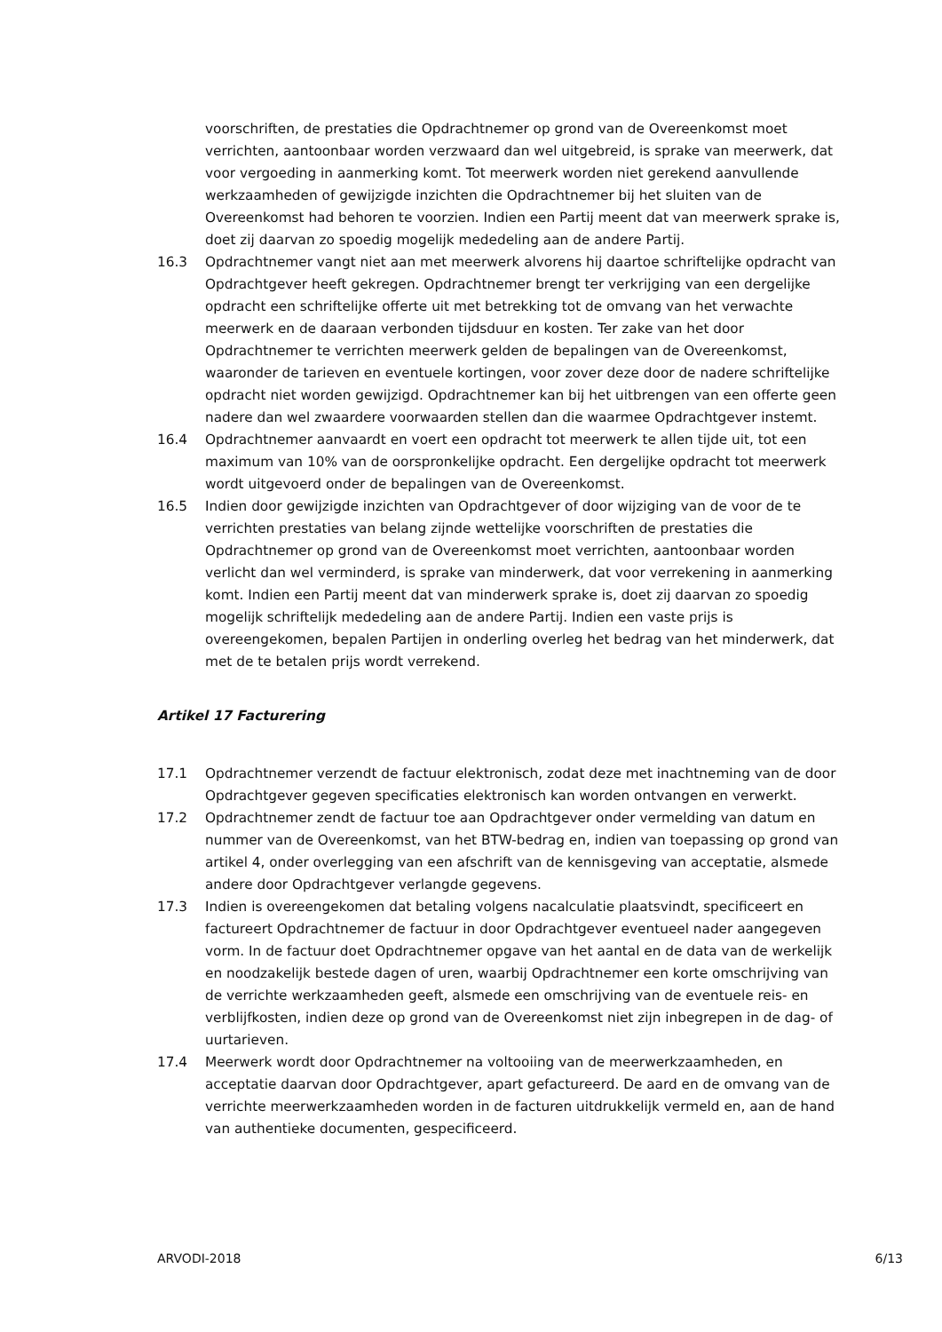voorschriften, de prestaties die Opdrachtnemer op grond van de Overeenkomst moet verrichten, aantoonbaar worden verzwaard dan wel uitgebreid, is sprake van meerwerk, dat voor vergoeding in aanmerking komt. Tot meerwerk worden niet gerekend aanvullende werkzaamheden of gewijzigde inzichten die Opdrachtnemer bij het sluiten van de Overeenkomst had behoren te voorzien. Indien een Partij meent dat van meerwerk sprake is, doet zij daarvan zo spoedig mogelijk mededeling aan de andere Partij.
16.3 Opdrachtnemer vangt niet aan met meerwerk alvorens hij daartoe schriftelijke opdracht van Opdrachtgever heeft gekregen. Opdrachtnemer brengt ter verkrijging van een dergelijke opdracht een schriftelijke offerte uit met betrekking tot de omvang van het verwachte meerwerk en de daaraan verbonden tijdsduur en kosten. Ter zake van het door Opdrachtnemer te verrichten meerwerk gelden de bepalingen van de Overeenkomst, waaronder de tarieven en eventuele kortingen, voor zover deze door de nadere schriftelijke opdracht niet worden gewijzigd. Opdrachtnemer kan bij het uitbrengen van een offerte geen nadere dan wel zwaardere voorwaarden stellen dan die waarmee Opdrachtgever instemt.
16.4 Opdrachtnemer aanvaardt en voert een opdracht tot meerwerk te allen tijde uit, tot een maximum van 10% van de oorspronkelijke opdracht. Een dergelijke opdracht tot meerwerk wordt uitgevoerd onder de bepalingen van de Overeenkomst.
16.5 Indien door gewijzigde inzichten van Opdrachtgever of door wijziging van de voor de te verrichten prestaties van belang zijnde wettelijke voorschriften de prestaties die Opdrachtnemer op grond van de Overeenkomst moet verrichten, aantoonbaar worden verlicht dan wel verminderd, is sprake van minderwerk, dat voor verrekening in aanmerking komt. Indien een Partij meent dat van minderwerk sprake is, doet zij daarvan zo spoedig mogelijk schriftelijk mededeling aan de andere Partij. Indien een vaste prijs is overeengekomen, bepalen Partijen in onderling overleg het bedrag van het minderwerk, dat met de te betalen prijs wordt verrekend.
Artikel 17 Facturering
17.1 Opdrachtnemer verzendt de factuur elektronisch, zodat deze met inachtneming van de door Opdrachtgever gegeven specificaties elektronisch kan worden ontvangen en verwerkt.
17.2 Opdrachtnemer zendt de factuur toe aan Opdrachtgever onder vermelding van datum en nummer van de Overeenkomst, van het BTW-bedrag en, indien van toepassing op grond van artikel 4, onder overlegging van een afschrift van de kennisgeving van acceptatie, alsmede andere door Opdrachtgever verlangde gegevens.
17.3 Indien is overeengekomen dat betaling volgens nacalculatie plaatsvindt, specificeert en factureert Opdrachtnemer de factuur in door Opdrachtgever eventueel nader aangegeven vorm. In de factuur doet Opdrachtnemer opgave van het aantal en de data van de werkelijk en noodzakelijk bestede dagen of uren, waarbij Opdrachtnemer een korte omschrijving van de verrichte werkzaamheden geeft, alsmede een omschrijving van de eventuele reis- en verblijfkosten, indien deze op grond van de Overeenkomst niet zijn inbegrepen in de dag- of uurtarieven.
17.4 Meerwerk wordt door Opdrachtnemer na voltooiing van de meerwerkzaamheden, en acceptatie daarvan door Opdrachtgever, apart gefactureerd. De aard en de omvang van de verrichte meerwerkzaamheden worden in de facturen uitdrukkelijk vermeld en, aan de hand van authentieke documenten, gespecificeerd.
ARVODI-2018 6/13